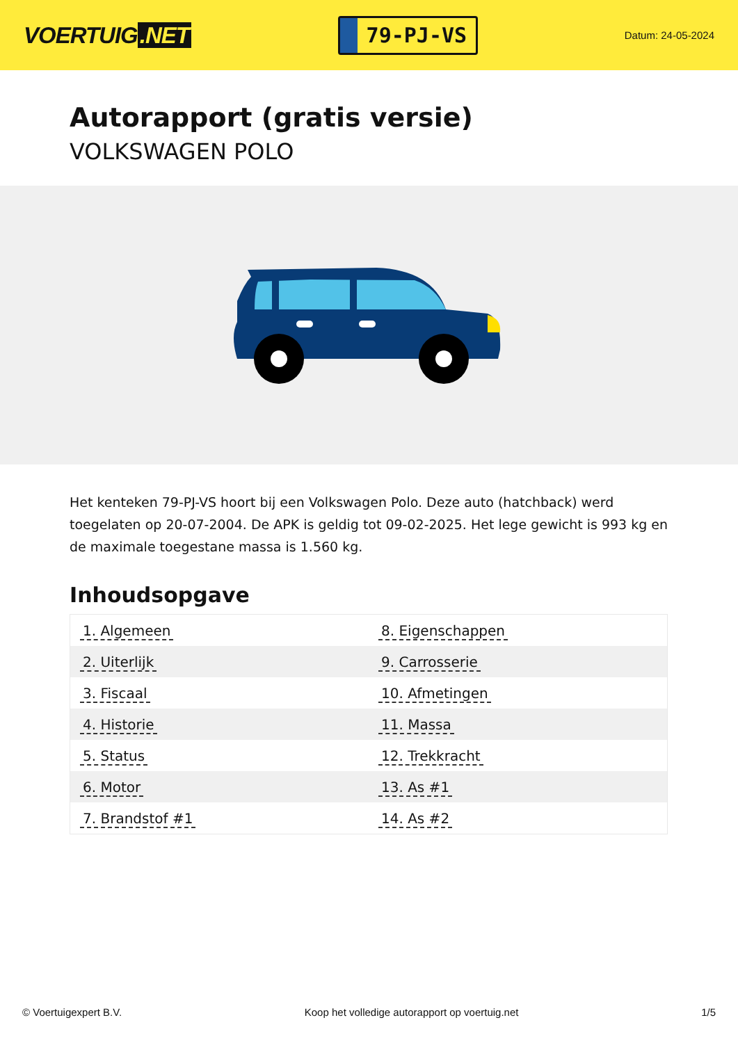VOERTUIG.NET
79-PJ-VS
Datum: 24-05-2024
Autorapport (gratis versie)
VOLKSWAGEN POLO
Het kenteken 79-PJ-VS hoort bij een Volkswagen Polo. Deze auto (hatchback) werd toegelaten op 20-07-2004. De APK is geldig tot 09-02-2025. Het lege gewicht is 993 kg en de maximale toegestane massa is 1.560 kg.
Inhoudsopgave
| 1. Algemeen | 8. Eigenschappen |
| 2. Uiterlijk | 9. Carrosserie |
| 3. Fiscaal | 10. Afmetingen |
| 4. Historie | 11. Massa |
| 5. Status | 12. Trekkracht |
| 6. Motor | 13. As #1 |
| 7. Brandstof #1 | 14. As #2 |
© Voertuigexpert B.V. Koop het volledige autorapport op voertuig.net
1/5